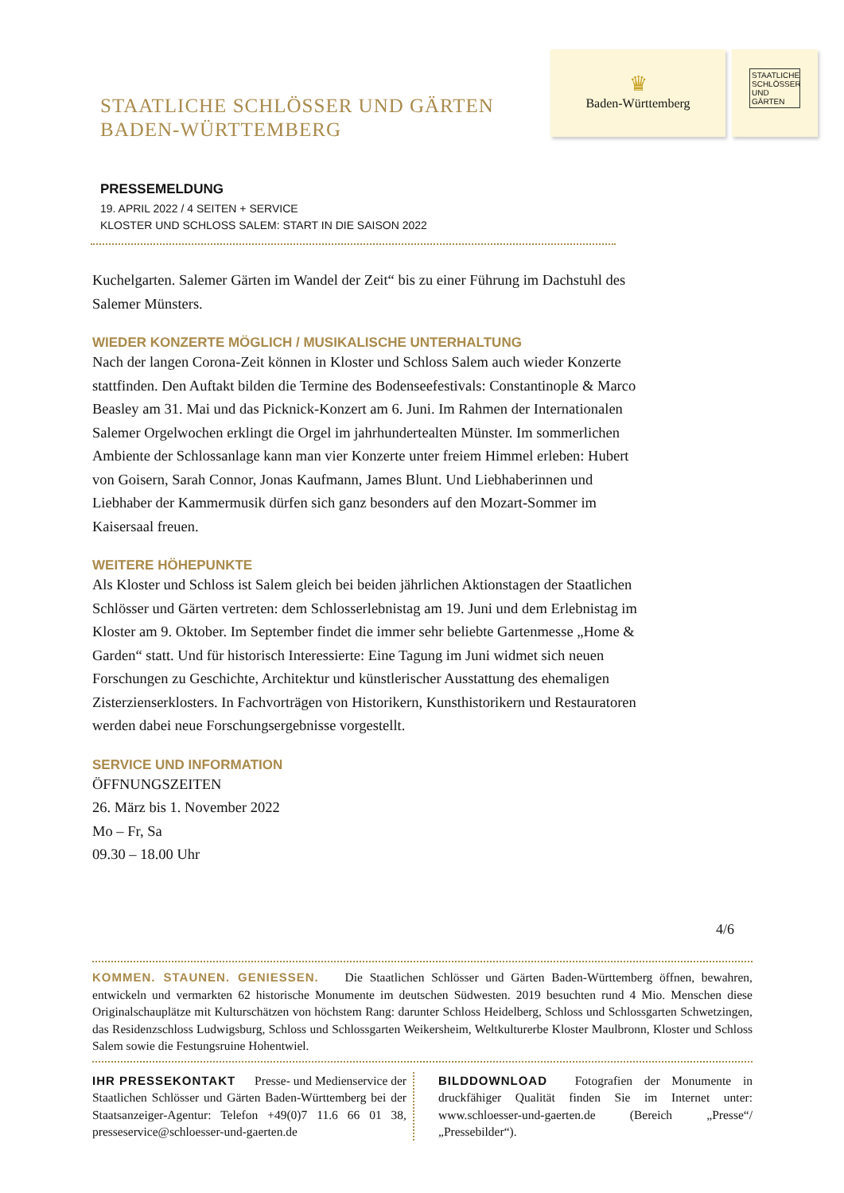♛
Baden-Württemberg
STAATLICHE SCHLÖSSER UND GÄRTEN
STAATLICHE SCHLÖSSER UND GÄRTEN
BADEN-WÜRTTEMBERG
PRESSEMELDUNG
19. APRIL 2022 / 4 SEITEN + SERVICE
KLOSTER UND SCHLOSS SALEM: START IN DIE SAISON 2022
Kuchelgarten. Salemer Gärten im Wandel der Zeit“ bis zu einer Führung im Dachstuhl des Salemer Münsters.
WIEDER KONZERTE MÖGLICH / MUSIKALISCHE UNTERHALTUNG
Nach der langen Corona-Zeit können in Kloster und Schloss Salem auch wieder Konzerte stattfinden. Den Auftakt bilden die Termine des Bodenseefestivals: Constantinople & Marco Beasley am 31. Mai und das Picknick-Konzert am 6. Juni. Im Rahmen der Internationalen Salemer Orgelwochen erklingt die Orgel im jahrhundertealten Münster. Im sommerlichen Ambiente der Schlossanlage kann man vier Konzerte unter freiem Himmel erleben: Hubert von Goisern, Sarah Connor, Jonas Kaufmann, James Blunt. Und Liebhaberinnen und Liebhaber der Kammermusik dürfen sich ganz besonders auf den Mozart-Sommer im Kaisersaal freuen.
WEITERE HÖHEPUNKTE
Als Kloster und Schloss ist Salem gleich bei beiden jährlichen Aktionstagen der Staatlichen Schlösser und Gärten vertreten: dem Schlosserlebnistag am 19. Juni und dem Erlebnistag im Kloster am 9. Oktober. Im September findet die immer sehr beliebte Gartenmesse „Home & Garden“ statt. Und für historisch Interessierte: Eine Tagung im Juni widmet sich neuen Forschungen zu Geschichte, Architektur und künstlerischer Ausstattung des ehemaligen Zisterzienserklosters. In Fachvorträgen von Historikern, Kunsthistorikern und Restauratoren werden dabei neue Forschungsergebnisse vorgestellt.
SERVICE UND INFORMATION
ÖFFNUNGSZEITEN
26. März bis 1. November 2022
Mo – Fr, Sa
09.30 – 18.00 Uhr
4/6
KOMMEN. STAUNEN. GENIESSEN. Die Staatlichen Schlösser und Gärten Baden-Württemberg öffnen, bewahren, entwickeln und vermarkten 62 historische Monumente im deutschen Südwesten. 2019 besuchten rund 4 Mio. Menschen diese Originalschauplätze mit Kulturschätzen von höchstem Rang: darunter Schloss Heidelberg, Schloss und Schlossgarten Schwetzingen, das Residenzschloss Ludwigsburg, Schloss und Schlossgarten Weikersheim, Weltkulturerbe Kloster Maulbronn, Kloster und Schloss Salem sowie die Festungsruine Hohentwiel.
IHR PRESSEKONTAKT Presse- und Medienservice der Staatlichen Schlösser und Gärten Baden-Württemberg bei der Staatsanzeiger-Agentur: Telefon +49(0)7 11.6 66 01 38, presseservice@schloesser-und-gaerten.de
BILDDOWNLOAD Fotografien der Monumente in druckfähiger Qualität finden Sie im Internet unter: www.schloesser-und-gaerten.de (Bereich „Presse“/„Pressebilder“).